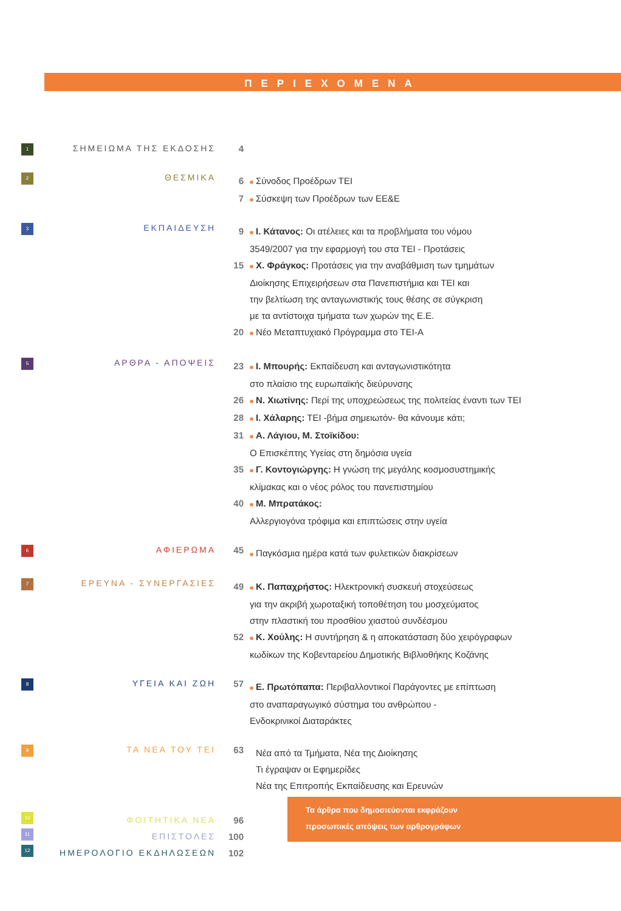ΠΕΡΙΕΧΟΜΕΝΑ
1
ΣΗΜΕΙΩΜΑ ΤΗΣ ΕΚΔΟΣΗΣ 4
2
ΘΕΣΜΙΚΑ
6
■ Σύνοδος Προέδρων ΤΕΙ
7
■ Σύσκεψη των Προέδρων των ΕΕ&Ε
3
ΕΚΠΑΙΔΕΥΣΗ
9
■ Ι. Κάτανος: Οι ατέλειες και τα προβλήματα του νόμου
3549/2007 για την εφαρμογή του στα ΤΕΙ - Προτάσεις
15
■ Χ. Φράγκος: Προτάσεις για την αναβάθμιση των τμημάτων
Διοίκησης Επιχειρήσεων στα Πανεπιστήμια και ΤΕΙ και
την βελτίωση της ανταγωνιστικής τους θέσης σε σύγκριση
με τα αντίστοιχα τμήματα των χωρών της Ε.Ε.
20
■ Νέο Μεταπτυχιακό Πρόγραμμα στο ΤΕΙ-Α
5
ΑΡΘΡΑ - ΑΠΟΨΕΙΣ
23
■ Ι. Μπουρής: Εκπαίδευση και ανταγωνιστικότητα
στο πλαίσιο της ευρωπαϊκής διεύρυνσης
26
■ Ν. Χιωτίνης: Περί της υποχρεώσεως της πολιτείας έναντι των ΤΕΙ
28
■ Ι. Χάλαρης: ΤΕΙ -βήμα σημειωτόν- θα κάνουμε κάτι;
31
■ Α. Λάγιου, Μ. Στοϊκίδου:
Ο Επισκέπτης Υγείας στη δημόσια υγεία
35
■ Γ. Κοντογιώργης: Η γνώση της μεγάλης κοσμοσυστημικής
κλίμακας και ο νέος ρόλος του πανεπιστημίου
40
■ Μ. Μπρατάκος:
Αλλεργιογόνα τρόφιμα και επιπτώσεις στην υγεία
6
ΑΦΙΕΡΩΜΑ 45
■ Παγκόσμια ημέρα κατά των φυλετικών διακρίσεων
7
ΕΡΕΥΝΑ - ΣΥΝΕΡΓΑΣΙΕΣ
49
■ Κ. Παπαχρήστος: Ηλεκτρονική συσκευή στοχεύσεως
για την ακριβή χωροταξική τοποθέτηση του μοσχεύματος
στην πλαστική του προσθίου χιαστού συνδέσμου
52
■ Κ. Χούλης: Η συντήρηση & η αποκατάσταση δύο χειρόγραφων
κωδίκων της Κοβενταρείου Δημοτικής Βιβλιοθήκης Κοζάνης
8
ΥΓΕΙΑ ΚΑΙ ΖΩΗ 57
■ Ε. Πρωτόπαπα: Περιβαλλοντικοί Παράγοντες με επίπτωση
στο αναπαραγωγικό σύστημα του ανθρώπου -
Ενδοκρινικοί Διαταράκτες
9
ΤΑ ΝΕΑ ΤΟΥ ΤΕΙ 63
Νέα από τα Τμήματα, Νέα της Διοίκησης
Τι έγραψαν οι Εφημερίδες
Νέα της Επιτροπής Εκπαίδευσης και Ερευνών
10
ΦΟΙΤΗΤΙΚΑ ΝΕΑ 96
11
ΕΠΙΣΤΟΛΕΣ 100
12
ΗΜΕΡΟΛΟΓΙΟ ΕΚΔΗΛΩΣΕΩΝ 102
Τα άρθρα που δημοσιεύονται εκφράζουν
προσωπικές απόψεις των αρθρογράφων